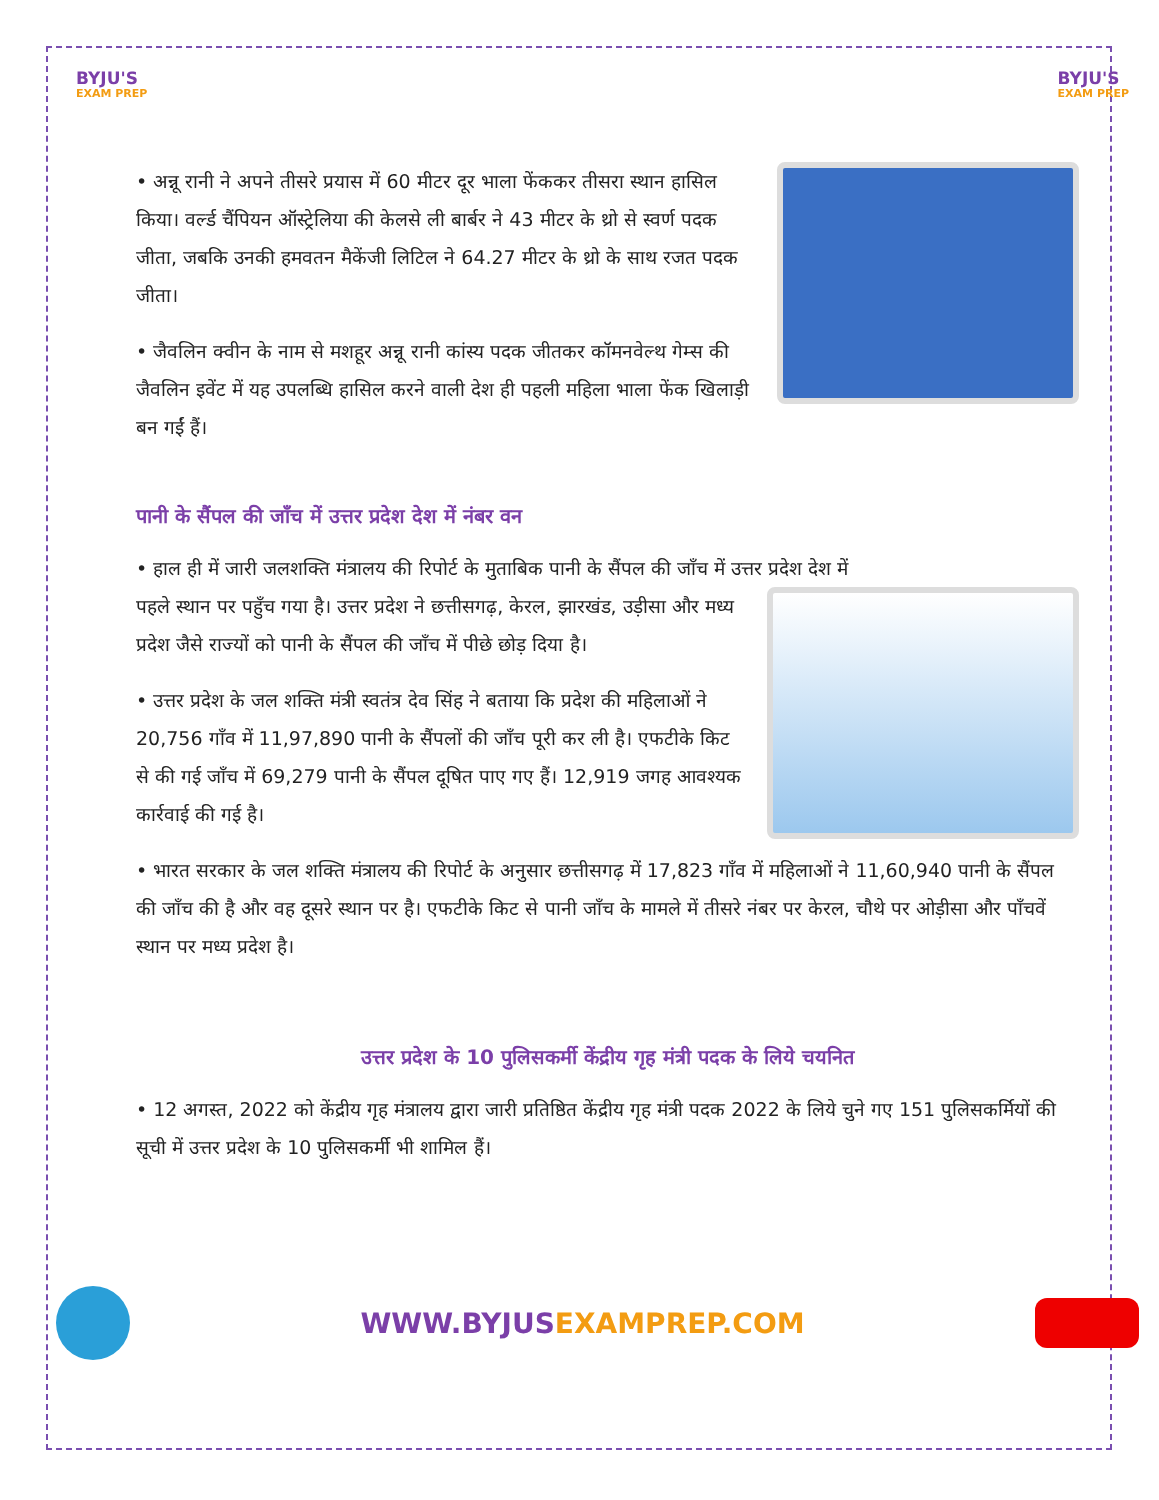BYJU'S
EXAM PREP
BYJU'S
EXAM PREP
• अन्नू रानी ने अपने तीसरे प्रयास में 60 मीटर दूर भाला फेंककर तीसरा स्थान हासिल किया। वर्ल्ड चैंपियन ऑस्ट्रेलिया की केलसे ली बार्बर ने 43 मीटर के थ्रो से स्वर्ण पदक जीता, जबकि उनकी हमवतन मैकेंजी लिटिल ने 64.27 मीटर के थ्रो के साथ रजत पदक जीता।
• जैवलिन क्वीन के नाम से मशहूर अन्नू रानी कांस्य पदक जीतकर कॉमनवेल्थ गेम्स की जैवलिन इवेंट में यह उपलब्धि हासिल करने वाली देश ही पहली महिला भाला फेंक खिलाड़ी बन गईं हैं।
पानी के सैंपल की जाँच में उत्तर प्रदेश देश में नंबर वन
• हाल ही में जारी जलशक्ति मंत्रालय की रिपोर्ट के मुताबिक पानी के सैंपल की जाँच में उत्तर प्रदेश देश में
पहले स्थान पर पहुँच गया है। उत्तर प्रदेश ने छत्तीसगढ़, केरल, झारखंड, उड़ीसा और मध्य प्रदेश जैसे राज्यों को पानी के सैंपल की जाँच में पीछे छोड़ दिया है।
• उत्तर प्रदेश के जल शक्ति मंत्री स्वतंत्र देव सिंह ने बताया कि प्रदेश की महिलाओं ने 20,756 गाँव में 11,97,890 पानी के सैंपलों की जाँच पूरी कर ली है। एफटीके किट से की गई जाँच में 69,279 पानी के सैंपल दूषित पाए गए हैं। 12,919 जगह आवश्यक कार्रवाई की गई है।
• भारत सरकार के जल शक्ति मंत्रालय की रिपोर्ट के अनुसार छत्तीसगढ़ में 17,823 गाँव में महिलाओं ने 11,60,940 पानी के सैंपल की जाँच की है और वह दूसरे स्थान पर है। एफटीके किट से पानी जाँच के मामले में तीसरे नंबर पर केरल, चौथे पर ओड़ीसा और पाँचवें स्थान पर मध्य प्रदेश है।
उत्तर प्रदेश के 10 पुलिसकर्मी केंद्रीय गृह मंत्री पदक के लिये चयनित
• 12 अगस्त, 2022 को केंद्रीय गृह मंत्रालय द्वारा जारी प्रतिष्ठित केंद्रीय गृह मंत्री पदक 2022 के लिये चुने गए 151 पुलिसकर्मियों की सूची में उत्तर प्रदेश के 10 पुलिसकर्मी भी शामिल हैं।
WWW.BYJUSEXAMPREP.COM